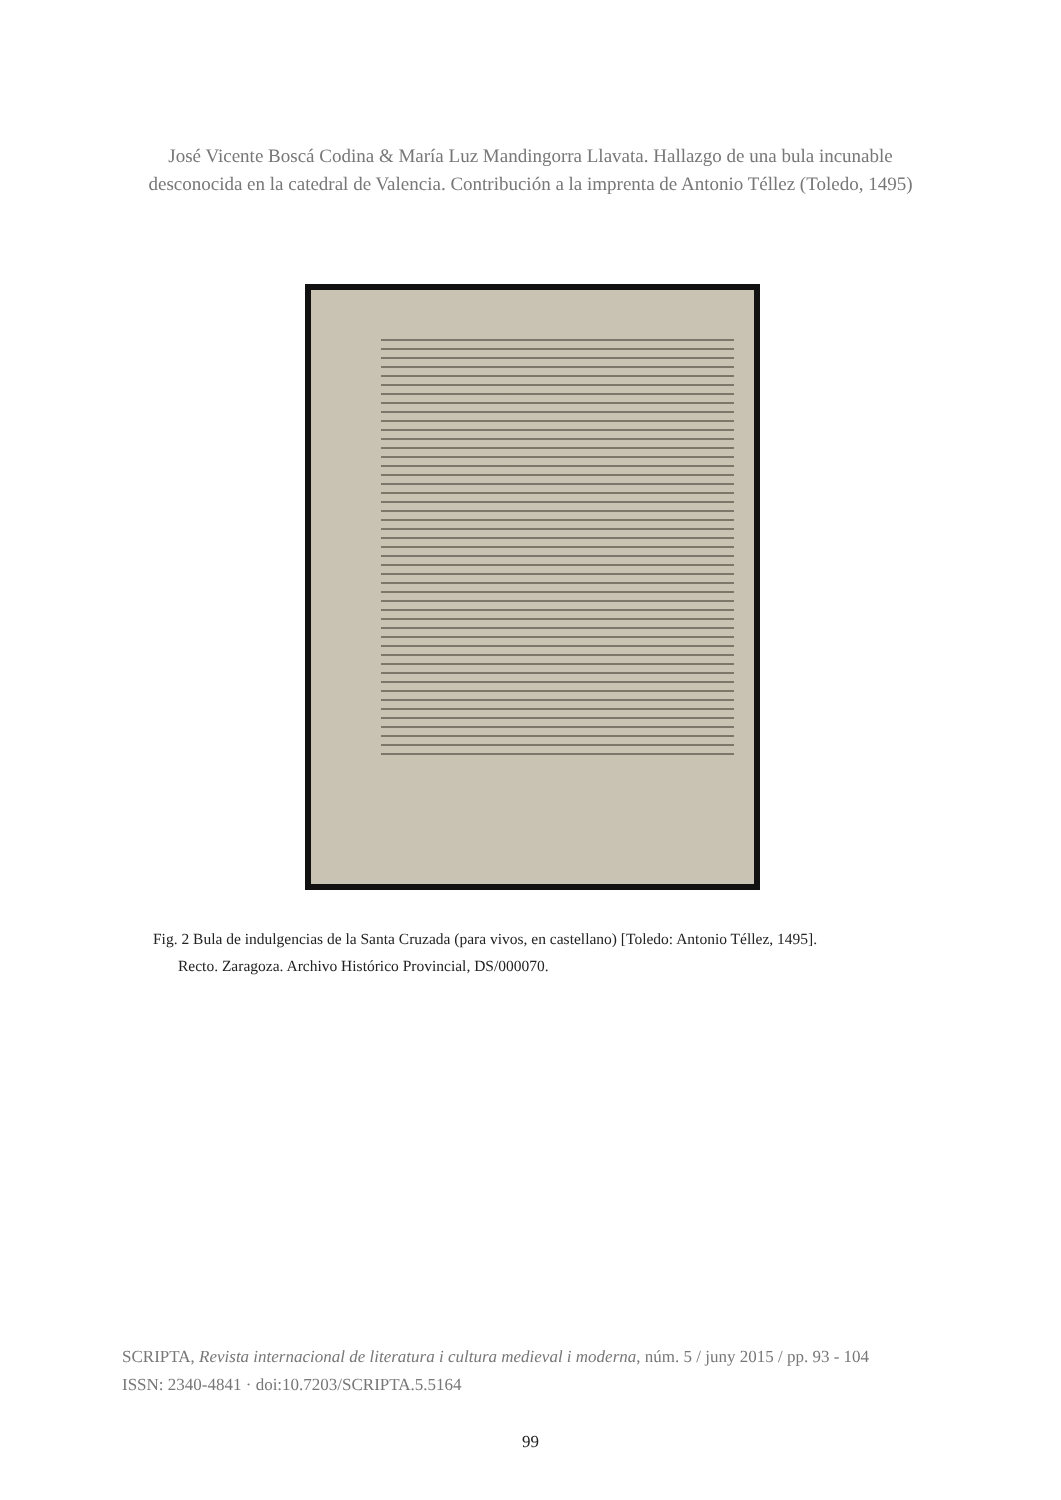José Vicente Boscá Codina & María Luz Mandingorra Llavata. Hallazgo de una bula incunable
desconocida en la catedral de Valencia. Contribución a la imprenta de Antonio Téllez (Toledo, 1495)
Fig. 2 Bula de indulgencias de la Santa Cruzada (para vivos, en castellano) [Toledo: Antonio Téllez, 1495].
Recto. Zaragoza. Archivo Histórico Provincial, DS/000070.
SCRIPTA, Revista internacional de literatura i cultura medieval i moderna, núm. 5 / juny 2015 / pp. 93 - 104
ISSN: 2340-4841 · doi:10.7203/SCRIPTA.5.5164
99